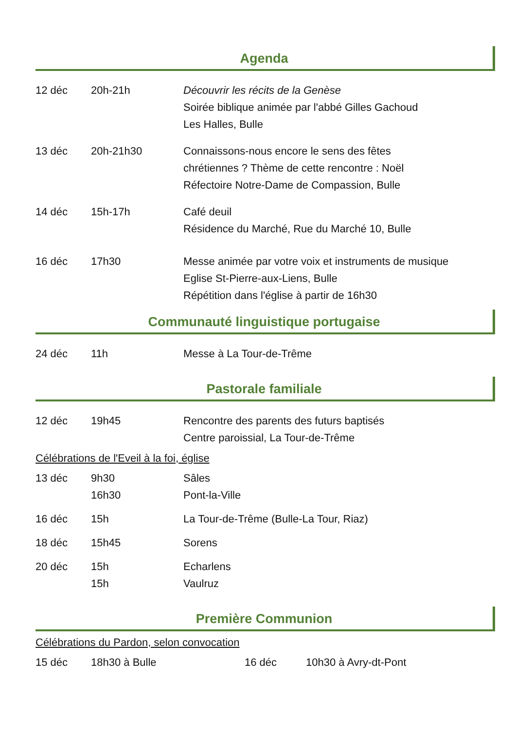Agenda
| 12 déc | 20h-21h | Découvrir les récits de la Genèse Soirée biblique animée par l'abbé Gilles Gachoud Les Halles, Bulle |
| 13 déc | 20h-21h30 | Connaissons-nous encore le sens des fêtes chrétiennes ? Thème de cette rencontre : Noël Réfectoire Notre-Dame de Compassion, Bulle |
| 14 déc | 15h-17h | Café deuil Résidence du Marché, Rue du Marché 10, Bulle |
| 16 déc | 17h30 | Messe animée par votre voix et instruments de musique Eglise St-Pierre-aux-Liens, Bulle Répétition dans l'église à partir de 16h30 |
Communauté linguistique portugaise
| 24 déc | 11h | Messe à La Tour-de-Trême |
Pastorale familiale
| 12 déc | 19h45 | Rencontre des parents des futurs baptisés Centre paroissial, La Tour-de-Trême |
Célébrations de l'Eveil à la foi, église
| 13 déc | 9h30 16h30 | Sâles Pont-la-Ville |
| 16 déc | 15h | La Tour-de-Trême (Bulle-La Tour, Riaz) |
| 18 déc | 15h45 | Sorens |
| 20 déc | 15h 15h | Echarlens Vaulruz |
Première Communion
Célébrations du Pardon, selon convocation
| 15 déc | 18h30 à Bulle | 16 déc | 10h30 à Avry-dt-Pont |